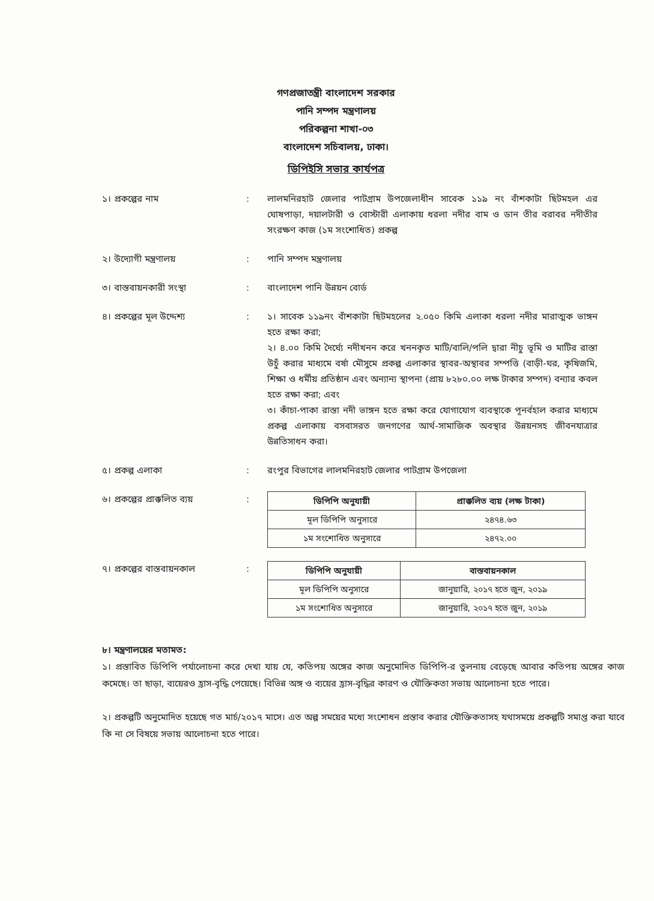গণপ্রজাতন্ত্রী বাংলাদেশ সরকার
পানি সম্পদ মন্ত্রণালয়
পরিকল্পনা শাখা-০৩
বাংলাদেশ সচিবালয়, ঢাকা।
ডিপিইসি সভার কার্যপত্র
১। প্রকল্পের নাম : লালমনিরহাট জেলার পাটগ্রাম উপজেলাধীন সাবেক ১১৯ নং বাঁশকাটা ছিটমহল এর ঘোষপাড়া, দয়ালটারী ও বোস্টারী এলাকায় ধরলা নদীর বাম ও ডান তীর বরাবর নদীতীর সংরক্ষণ কাজ (১ম সংশোধিত) প্রকল্প
২। উদ্যোগী মন্ত্রণালয় : পানি সম্পদ মন্ত্রণালয়
৩। বাস্তবায়নকারী সংস্থা : বাংলাদেশ পানি উন্নয়ন বোর্ড
৪। প্রকল্পের মূল উদ্দেশ্য : ১। সাবেক ১১৯নং বাঁশকাটা ছিটমহলের ২.০৫০ কিমি এলাকা ধরলা নদীর মারাত্মক ভাঙ্গন হতে রক্ষা করা;
২। ৪.০০ কিমি দৈর্ঘ্যে নদীখনন করে খননকৃত মাটি/বালি/পলি দ্বারা নীচু ভূমি ও মাটির রাস্তা উচুঁ করার মাধ্যমে বর্ষা মৌসুমে প্রকল্প এলাকার স্থাবর-অস্থাবর সম্পত্তি (বাড়ী-ঘর, কৃষিজমি, শিক্ষা ও ধর্মীয় প্রতিষ্ঠান এবং অন্যান্য স্থাপনা (প্রায় ৮২৮০.০০ লক্ষ টাকার সম্পদ) বন্যার কবল হতে রক্ষা করা; এবং
৩। কাঁচা-পাকা রাস্তা নদী ভাঙ্গন হতে রক্ষা করে যোগাযোগ ব্যবস্থাকে পূনর্বহাল করার মাধ্যমে প্রকল্প এলাকায় বসবাসরত জনগণের আর্থ-সামাজিক অবস্থার উন্নয়নসহ জীবনযাত্রার উন্নতিসাধন করা।
৫। প্রকল্প এলাকা : রংপুর বিভাগের লালমনিরহাট জেলার পাটগ্রাম উপজেলা
৬। প্রকল্পের প্রাক্কলিত ব্যয়
:
| ডিপিপি অনুযায়ী | প্রাক্কলিত ব্যয় (লক্ষ টাকা) |
| --- | --- |
| মূল ডিপিপি অনুসারে | ২৪৭৪.৬৩ |
| ১ম সংশোধিত অনুসারে | ২৪৭২.০০ |
৭। প্রকল্পের বাস্তবায়নকাল :
| ডিপিপি অনুযায়ী | বাস্তবায়নকাল |
| --- | --- |
| মূল ডিপিপি অনুসারে | জানুয়ারি, ২০১৭ হতে জুন, ২০১৯ |
| ১ম সংশোধিত অনুসারে | জানুয়ারি, ২০১৭ হতে জুন, ২০১৯ |
৮। মন্ত্রণালয়ের মতামত:
১। প্রস্তাবিত ডিপিপি পর্যালোচনা করে দেখা যায় যে, কতিপয় অঙ্গের কাজ অনুমোদিত ডিপিপি-র তুলনায় বেড়েছে আবার কতিপয় অঙ্গের কাজ কমেছে। তা ছাড়া, ব্যয়েরও হ্রাস-বৃদ্ধি পেয়েছে। বিভিন্ন অঙ্গ ও ব্যয়ের হ্রাস-বৃদ্ধির কারণ ও যৌক্তিকতা সভায় আলোচনা হতে পারে।
২। প্রকল্পটি অনুমোদিত হয়েছে গত মার্চ/২০১৭ মাসে। এত অল্প সময়ের মধ্যে সংশোধন প্রস্তাব করার যৌক্তিকতাসহ যথাসময়ে প্রকল্পটি সমাপ্ত করা যাবে কি না সে বিষয়ে সভায় আলোচনা হতে পারে।